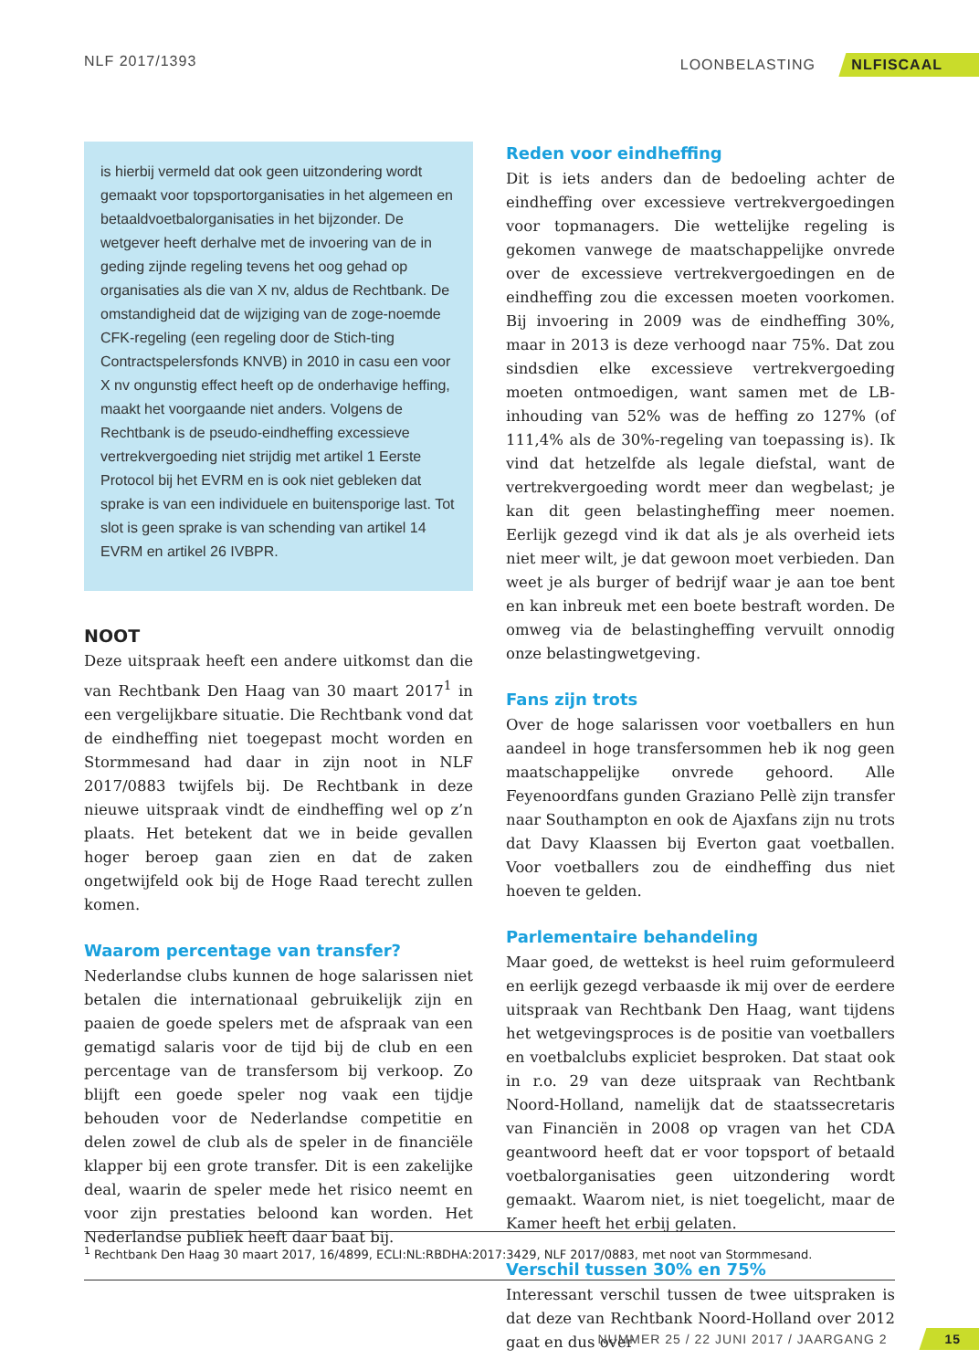NLF 2017/1393 LOONBELASTING NLFISCAAL
is hierbij vermeld dat ook geen uitzondering wordt gemaakt voor topsportorganisaties in het algemeen en betaaldvoetbalorganisaties in het bijzonder. De wetgever heeft derhalve met de invoering van de in geding zijnde regeling tevens het oog gehad op organisaties als die van X nv, aldus de Rechtbank. De omstandigheid dat de wijziging van de zoge-noemde CFK-regeling (een regeling door de Stich-ting Contractspelersfonds KNVB) in 2010 in casu een voor X nv ongunstig effect heeft op de onderhavige heffing, maakt het voorgaande niet anders. Volgens de Rechtbank is de pseudo-eindheffing excessieve vertrekvergoeding niet strijdig met artikel 1 Eerste Protocol bij het EVRM en is ook niet gebleken dat sprake is van een individuele en buitensporige last. Tot slot is geen sprake is van schending van artikel 14 EVRM en artikel 26 IVBPR.
NOOT
Deze uitspraak heeft een andere uitkomst dan die van Rechtbank Den Haag van 30 maart 2017<sup>1</sup> in een vergelijkbare situatie. Die Rechtbank vond dat de eindheffing niet toegepast mocht worden en Stormmesand had daar in zijn noot in NLF 2017/0883 twijfels bij. De Rechtbank in deze nieuwe uitspraak vindt de eindheffing wel op z’n plaats. Het betekent dat we in beide gevallen hoger beroep gaan zien en dat de zaken ongetwijfeld ook bij de Hoge Raad terecht zullen komen.
Waarom percentage van transfer?
Nederlandse clubs kunnen de hoge salarissen niet betalen die internationaal gebruikelijk zijn en paaien de goede spelers met de afspraak van een gematigd salaris voor de tijd bij de club en een percentage van de transfersom bij verkoop. Zo blijft een goede speler nog vaak een tijdje behouden voor de Nederlandse competitie en delen zowel de club als de speler in de financiële klapper bij een grote transfer. Dit is een zakelijke deal, waarin de speler mede het risico neemt en voor zijn prestaties beloond kan worden. Het Nederlandse publiek heeft daar baat bij.
Reden voor eindheffing
Dit is iets anders dan de bedoeling achter de eindheffing over excessieve vertrekvergoedingen voor topmanagers. Die wettelijke regeling is gekomen vanwege de maatschappelijke onvrede over de excessieve vertrekvergoedingen en de eindheffing zou die excessen moeten voorkomen. Bij invoering in 2009 was de eindheffing 30%, maar in 2013 is deze verhoogd naar 75%. Dat zou sindsdien elke excessieve vertrekvergoeding moeten ontmoedigen, want samen met de LB-inhouding van 52% was de heffing zo 127% (of 111,4% als de 30%-regeling van toepassing is). Ik vind dat hetzelfde als legale diefstal, want de vertrekvergoeding wordt meer dan wegbelast; je kan dit geen belastingheffing meer noemen. Eerlijk gezegd vind ik dat als je als overheid iets niet meer wilt, je dat gewoon moet verbieden. Dan weet je als burger of bedrijf waar je aan toe bent en kan inbreuk met een boete bestraft worden. De omweg via de belastingheffing vervuilt onnodig onze belastingwetgeving.
Fans zijn trots
Over de hoge salarissen voor voetballers en hun aandeel in hoge transfersommen heb ik nog geen maatschappelijke onvrede gehoord. Alle Feyenoordfans gunden Graziano Pellè zijn transfer naar Southampton en ook de Ajaxfans zijn nu trots dat Davy Klaassen bij Everton gaat voetballen. Voor voetballers zou de eindheffing dus niet hoeven te gelden.
Parlementaire behandeling
Maar goed, de wettekst is heel ruim geformuleerd en eerlijk gezegd verbaasde ik mij over de eerdere uitspraak van Rechtbank Den Haag, want tijdens het wetgevingsproces is de positie van voetballers en voetbalclubs expliciet besproken. Dat staat ook in r.o. 29 van deze uitspraak van Rechtbank Noord-Holland, namelijk dat de staatssecretaris van Financiën in 2008 op vragen van het CDA geantwoord heeft dat er voor topsport of betaald voetbalorganisaties geen uitzondering wordt gemaakt. Waarom niet, is niet toegelicht, maar de Kamer heeft het erbij gelaten.
Verschil tussen 30% en 75%
Interessant verschil tussen de twee uitspraken is dat deze van Rechtbank Noord-Holland over 2012 gaat en dus over
<sup>1</sup> Rechtbank Den Haag 30 maart 2017, 16/4899, ECLI:NL:RBDHA:2017:3429, NLF 2017/0883, met noot van Stormmesand.
NUMMER 25 / 22 JUNI 2017 / JAARGANG 2 15